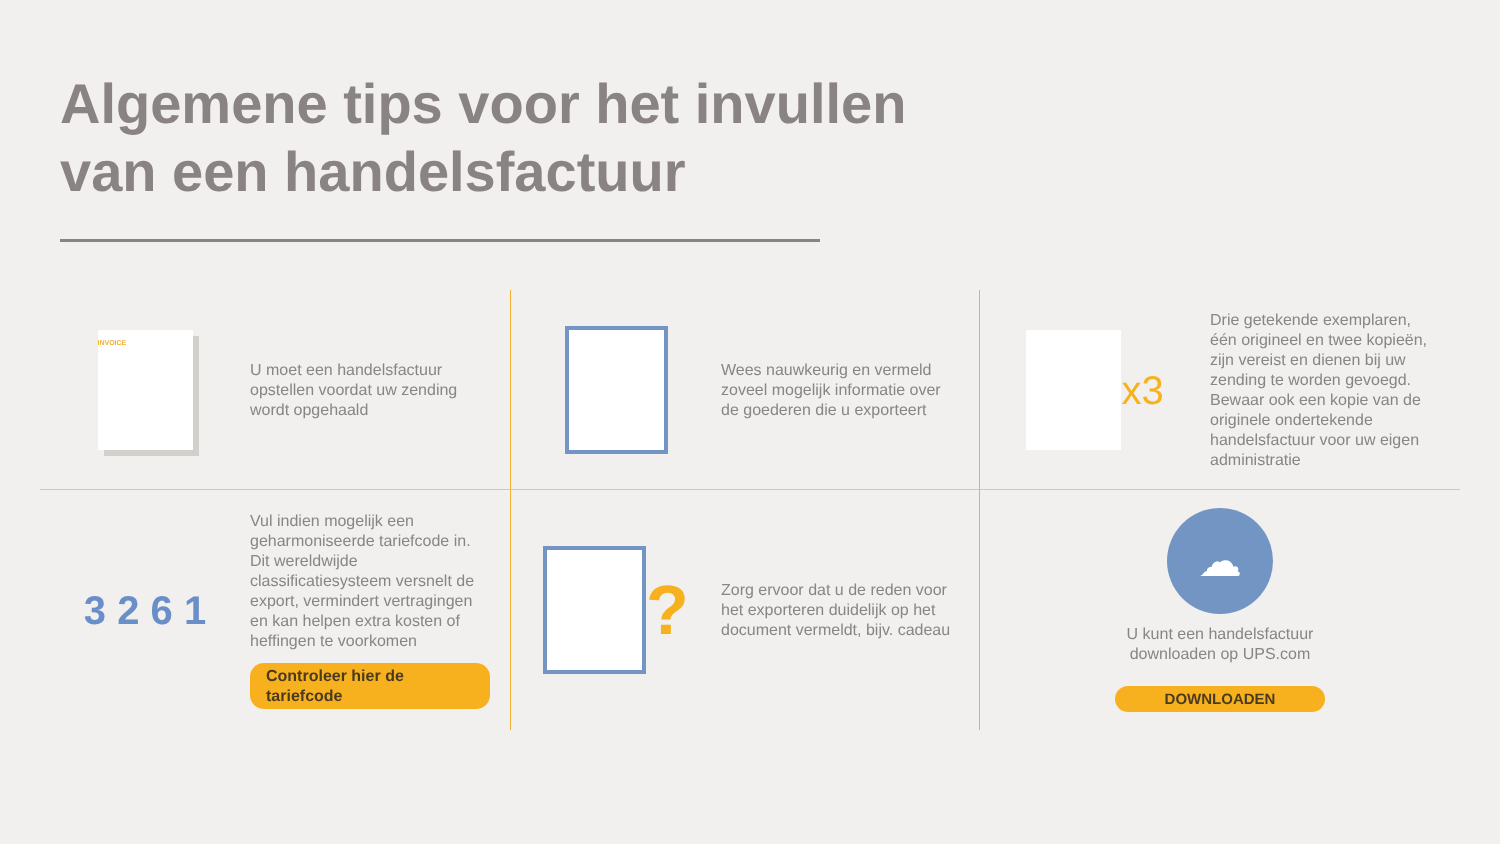Algemene tips voor het invullen
van een handelsfactuur
INVOICE
U moet een handelsfactuur opstellen voordat uw zending wordt opgehaald
Wees nauwkeurig en vermeld zoveel mogelijk informatie over de goederen die u exporteert
x3
Drie getekende exemplaren, één origineel en twee kopieën, zijn vereist en dienen bij uw zending te worden gevoegd. Bewaar ook een kopie van de originele ondertekende handelsfactuur voor uw eigen administratie
3 2 6 1
Vul indien mogelijk een geharmoniseerde tariefcode in. Dit wereldwijde classificatiesysteem versnelt de export, vermindert vertragingen en kan helpen extra kosten of heffingen te voorkomen
Controleer hier de tariefcode
?
Zorg ervoor dat u de reden voor het exporteren duidelijk op het document vermeldt, bijv. cadeau
☁
U kunt een handelsfactuur
downloaden op UPS.com
DOWNLOADEN